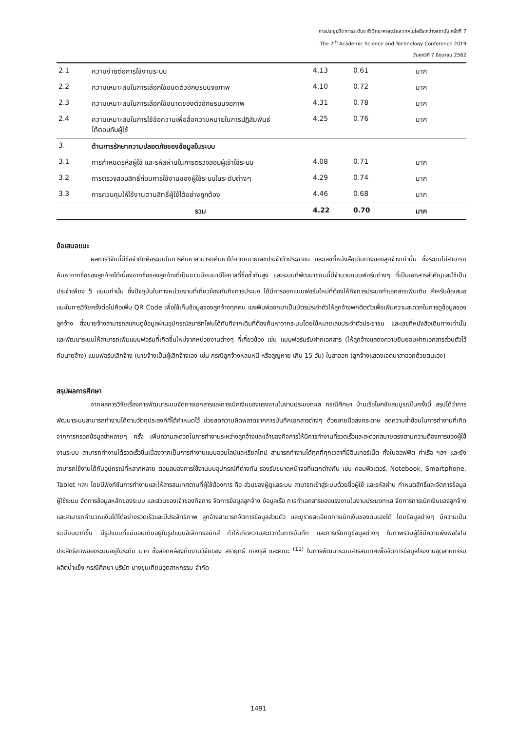การประชุมวิชาการระดับชาติ วิทยาศาสตร์และเทคโนโลยีระหว่างสถาบัน ครั้งที่ 7
The 7<sup>th</sup> Academic Science and Technology Conference 2019
วันศุกร์ที่ 7 มิถุนายน 2562
| 2.1 | ความง่ายต่อการใช้งานระบบ | 4.13 | 0.61 | มาก |
| 2.2 | ความเหมาะสมในการเลือกใช้ชนิดตัวอักษรบนจอภาพ | 4.10 | 0.72 | มาก |
| 2.3 | ความเหมาะสมในการเลือกใช้ขนาดของตัวอักษรบนจอภาพ | 4.31 | 0.78 | มาก |
| 2.4 | ความเหมาะสมในการใช้ข้อความเพื่อสื่อความหมายในการปฏิสัมพันธ์ โต้ตอบกับผู้ใช้ | 4.25 | 0.76 | มาก |
| 3. | ด้านการรักษาความปลอดภัยของข้อมูลในระบบ | | | |
| 3.1 | การกำหนดรหัสผู้ใช้ และรหัสผ่านในการตรวจสอบผู้เข้าใช้ระบบ | 4.08 | 0.71 | มาก |
| 3.2 | การตรวจสอบสิทธิ์ก่อนการใช้งานของผู้ใช้ระบบในระดับต่างๆ | 4.29 | 0.74 | มาก |
| 3.3 | การควบคุมให้ใช้งานตามสิทธิ์ผู้ใช้ได้อย่างถูกต้อง | 4.46 | 0.68 | มาก |
| | รวม | 4.22 | 0.70 | มาก |
ข้อเสนอแนะ
ผลการวิจัยนี้มีข้อจำกัดคือระบบในการค้นหาสามารถค้นหาได้จากหมายเลขประจำตัวประชาชน และเลขที่หนังสือเดินทางของลูกจ้างเท่านั้น ซึ่งระบบไม่สามารถค้นหาจากชื่อของลูกจ้างได้เนื่องจากชื่อของลูกจ้างที่เป็นชาวเมียนมามีโอกาสที่ชื่อซ้ำกันสูง และระบบที่พัฒนาขณะนี้มีจำนวนแบบฟอร์มต่างๆ ที่เป็นเอกสารสำคัญและใช้เป็นประจำเพียง 5 แบบเท่านั้น ซึ่งปัจจุบันในทางหน่วยงานที่เกี่ยวข้องกับกิจการประมง ได้มีการออกแบบฟอร์มใหม่ที่ต้องให้กิจการประมงทำเอกสารเพิ่มเติม สำหรับข้อเสนอแนะในการวิจัยครั้งต่อไปคือเพิ่ม QR Code เพื่อใช้เก็บข้อมูลของลูกจ้างทุกคน และพิมพ์ออกมาเป็นบัตรประจำตัวให้ลูกจ้างพกติดตัวเพื่อเพิ่มความสะดวกในการดูข้อมูลของลูกจ้าง ซึ่งนายจ้างสามารถสแกนดูข้อมูลผ่านอุปกรณ์สมาร์ทโฟนได้ทันทีจากเดิมที่ต้องค้นหาจากระบบโดยใช้หมายเลขประจำตัวประชาชน และเลขที่หนังสือเดินทางเท่านั้น และพัฒนาระบบให้สามารถเพิ่มแบบฟอร์มที่เกิดขึ้นใหม่จากหน่วยงานต่างๆ ที่เกี่ยวข้อง เช่น แบบฟอร์มรับฝากเอกสาร (ให้ลูกจ้างแสดงความยินยอมฝากเอกสารส่วนตัวไว้กับนายจ้าง) แบบฟอร์มเลิกจ้าง (นายจ้างเป็นผู้เลิกจ้างเอง เช่น กรณีลูกจ้างหลบหนี หรือสูญหาย เกิน 15 วัน) ใบลาออก (ลูกจ้างแสดงเจตนาลาออกด้วยตนเอง)
สรุปผลการศึกษา
จากผลการวิจัยเรื่องการพัฒนาระบบจัดการเอกสารและการเบิกเงินของแรงงานในงานประมงทะเล กรณีศึกษา บ้านเรือโชคชัยสมบูรณ์ในครั้งนี้ สรุปได้ว่าการพัฒนาระบบสามารถทำงานได้ตามวัตถุประสงค์ที่ได้กำหนดไว้ ช่วยลดความผิดพลาดจากการบันทึกเอกสารต่างๆ ด้วยลายมือลงกระดาษ ลดความซ้ำซ้อนในการทำงานที่เกิดจากการกรอกข้อมูลซ้ำหลายๆ ครั้ง เพิ่มความสะดวกในการทำงานระหว่างลูกจ้างและเจ้าของกิจการให้มีการทำงานที่รวดเร็วและสะดวกสบายตรงตามความต้องการของผู้ใช้งานระบบ สามารถทำงานได้รวดเร็วขึ้นเนื่องจากเป็นการทำงานแบบออนไลน์และเรียลไทม์ สามารถทำงานได้ทุกที่ทุกเวลาที่มีอินเทอร์เน็ต ทั้งในออฟฟิต ท่าเรือ ฯลฯ และยังสามารถใช้งานได้กับอุปกรณ์ที่หลากหลาย ตอบสนองการใช้งานบนอุปกรณ์ที่ต่างกัน รองรับขนาดหน้าจอที่แตกต่างกัน เช่น คอมพิวเตอร์, Notebook, Smartphone, Tablet ฯลฯ โดยมีฟังก์ชันการทำงานและให้สารสนเทศตามที่ผู้ใช้ต้องการ คือ ส่วนของผู้ดูแลระบบ สามารถเข้าสู่ระบบด้วยชื่อผู้ใช้ และรหัสผ่าน กำหนดสิทธิ์และจัดการข้อมูลผู้ใช้ระบบ จัดการข้อมูลหลักของระบบ และส่วนของเจ้าของกิจการ จัดการข้อมูลลูกจ้าง ข้อมูลเรือ การทำเอกสารของแรงงานในงานประมงทะเล จัดการการเบิกเงินของลูกจ้าง และสามารถคำนวณเงินได้ได้อย่างรวดเร็วและมีประสิทธิภาพ ลูกจ้างสามารถจัดการข้อมูลส่วนตัว และดูรายละเอียดการเบิกเงินของตนเองได้ โดยข้อมูลต่างๆ มีความเป็นระเบียบมากขึ้น มีรูปแบบที่แน่นอนเก็บอยู่ในรูปแบบอิเล็กทรอนิกส์ ทำให้เกิดความสะดวกในการบันทึก และการเรียกดูข้อมูลต่างๆ ในภาพรวมผู้ใช้มีความพึงพอใจในประสิทธิภาพของระบบอยู่ในระดับ มาก ซึ่งสอดคล้องกับงานวิจัยของ สรายุทธ์ ทองธุลี และคณะ <sup>(11)</sup> ในการพัฒนาระบบสารสนเทศเพื่อจัดการข้อมูลโรงงานอุตสาหกรรมผลิตน้ำแข็ง กรณีศึกษา บริษัท บางขุนเทียนอุตสาหกรรม จำกัด
1491